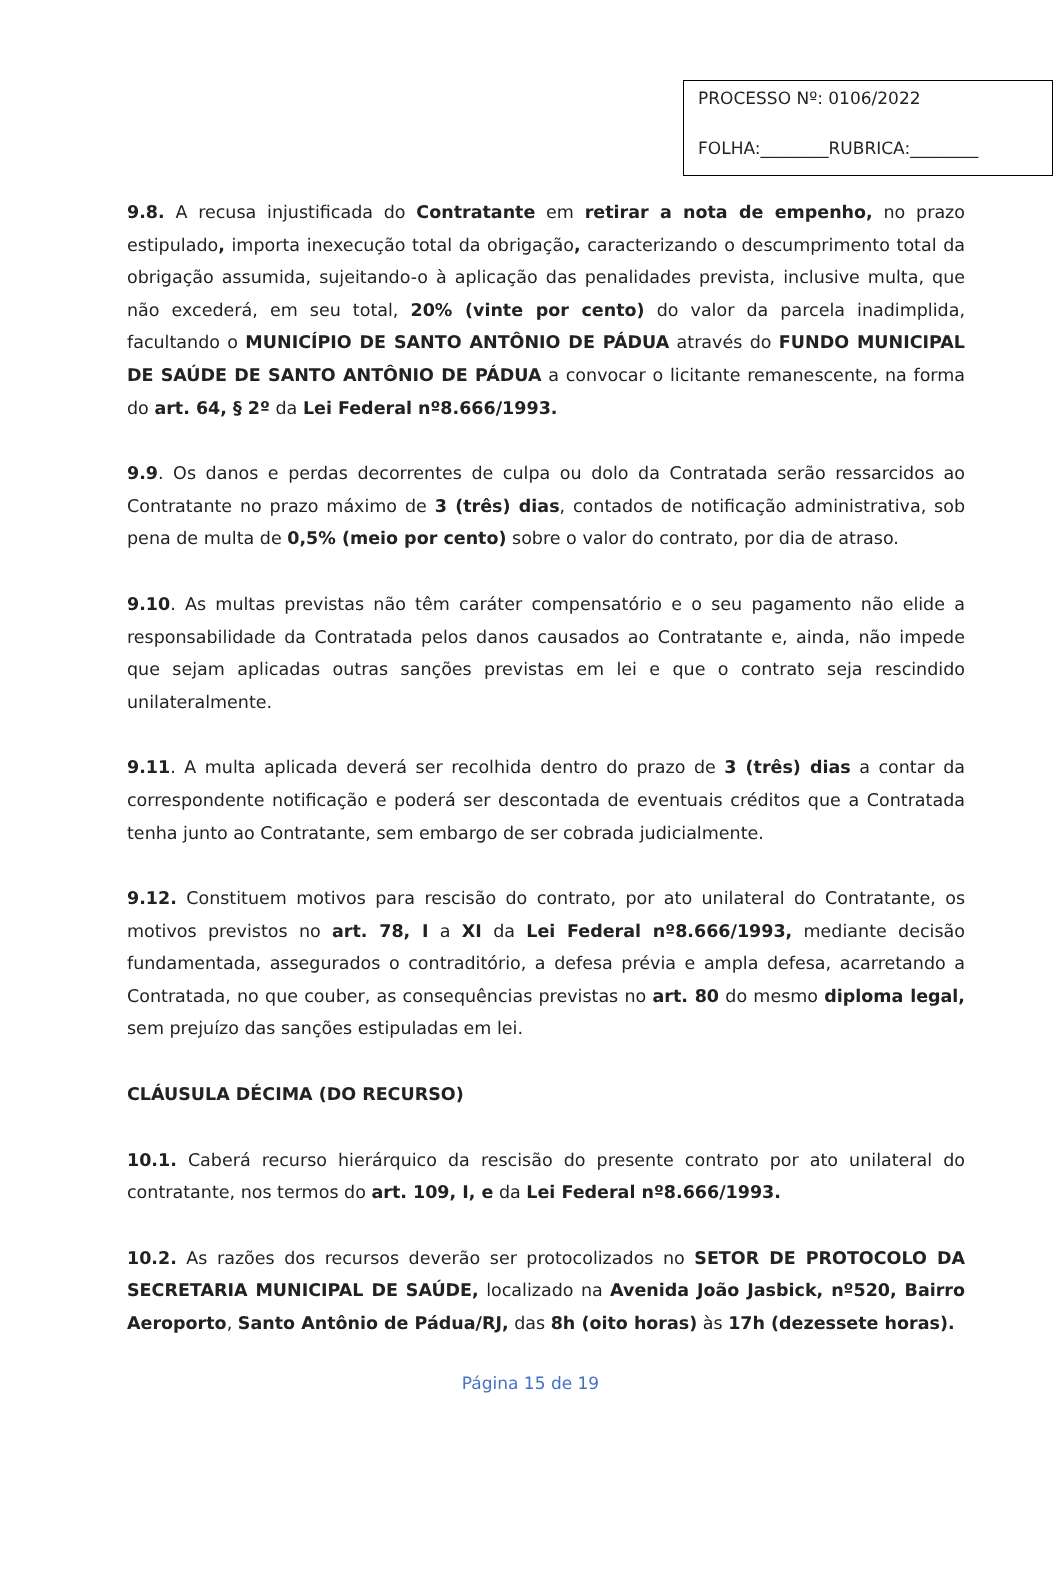PROCESSO Nº: 0106/2022
FOLHA:________RUBRICA:________
9.8. A recusa injustificada do Contratante em retirar a nota de empenho, no prazo estipulado, importa inexecução total da obrigação, caracterizando o descumprimento total da obrigação assumida, sujeitando-o à aplicação das penalidades prevista, inclusive multa, que não excederá, em seu total, 20% (vinte por cento) do valor da parcela inadimplida, facultando o MUNICÍPIO DE SANTO ANTÔNIO DE PÁDUA através do FUNDO MUNICIPAL DE SAÚDE DE SANTO ANTÔNIO DE PÁDUA a convocar o licitante remanescente, na forma do art. 64, § 2º da Lei Federal nº8.666/1993.
9.9. Os danos e perdas decorrentes de culpa ou dolo da Contratada serão ressarcidos ao Contratante no prazo máximo de 3 (três) dias, contados de notificação administrativa, sob pena de multa de 0,5% (meio por cento) sobre o valor do contrato, por dia de atraso.
9.10. As multas previstas não têm caráter compensatório e o seu pagamento não elide a responsabilidade da Contratada pelos danos causados ao Contratante e, ainda, não impede que sejam aplicadas outras sanções previstas em lei e que o contrato seja rescindido unilateralmente.
9.11. A multa aplicada deverá ser recolhida dentro do prazo de 3 (três) dias a contar da correspondente notificação e poderá ser descontada de eventuais créditos que a Contratada tenha junto ao Contratante, sem embargo de ser cobrada judicialmente.
9.12. Constituem motivos para rescisão do contrato, por ato unilateral do Contratante, os motivos previstos no art. 78, I a XI da Lei Federal nº8.666/1993, mediante decisão fundamentada, assegurados o contraditório, a defesa prévia e ampla defesa, acarretando a Contratada, no que couber, as consequências previstas no art. 80 do mesmo diploma legal, sem prejuízo das sanções estipuladas em lei.
CLÁUSULA DÉCIMA (DO RECURSO)
10.1. Caberá recurso hierárquico da rescisão do presente contrato por ato unilateral do contratante, nos termos do art. 109, I, e da Lei Federal nº8.666/1993.
10.2. As razões dos recursos deverão ser protocolizados no SETOR DE PROTOCOLO DA SECRETARIA MUNICIPAL DE SAÚDE, localizado na Avenida João Jasbick, nº520, Bairro Aeroporto, Santo Antônio de Pádua/RJ, das 8h (oito horas) às 17h (dezessete horas).
Página 15 de 19